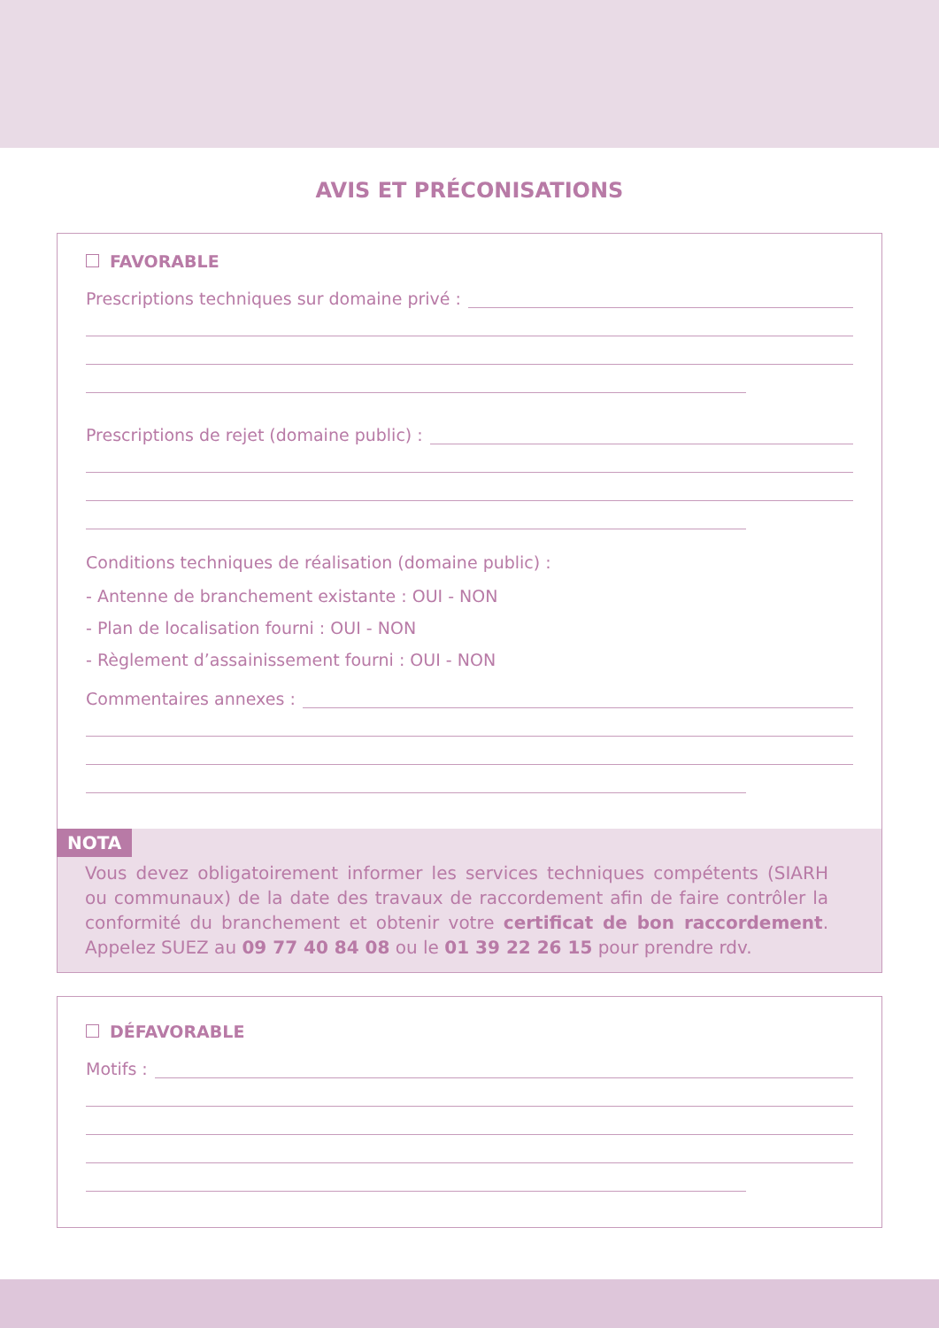AVIS ET PRÉCONISATIONS
FAVORABLE
Prescriptions techniques sur domaine privé :
Prescriptions de rejet (domaine public) :
Conditions techniques de réalisation (domaine public) :
- Antenne de branchement existante : OUI - NON
- Plan de localisation fourni : OUI - NON
- Règlement d’assainissement fourni : OUI - NON
Commentaires annexes :
NOTA
Vous devez obligatoirement informer les services techniques compétents (SIARH ou communaux) de la date des travaux de raccordement afin de faire contrôler la conformité du branchement et obtenir votre certificat de bon raccordement. Appelez SUEZ au 09 77 40 84 08 ou le 01 39 22 26 15 pour prendre rdv.
DÉFAVORABLE
Motifs :